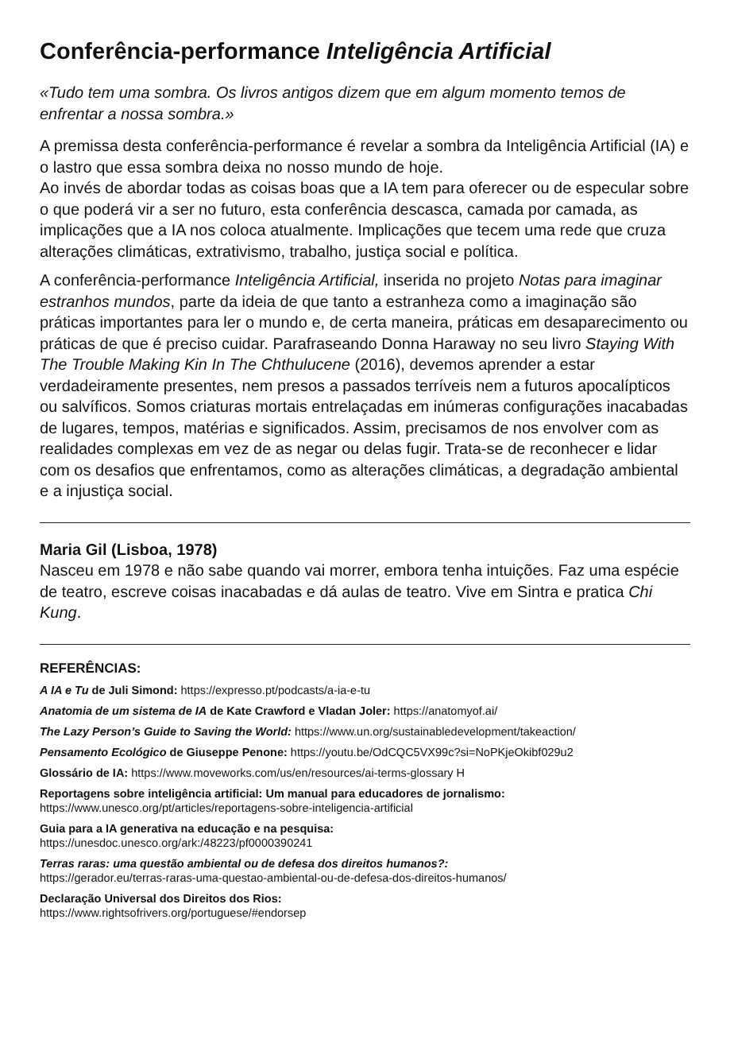Conferência-performance Inteligência Artificial
«Tudo tem uma sombra. Os livros antigos dizem que em algum momento temos de enfrentar a nossa sombra.»
A premissa desta conferência-performance é revelar a sombra da Inteligência Artificial (IA) e o lastro que essa sombra deixa no nosso mundo de hoje.
Ao invés de abordar todas as coisas boas que a IA tem para oferecer ou de especular sobre o que poderá vir a ser no futuro, esta conferência descasca, camada por camada, as implicações que a IA nos coloca atualmente. Implicações que tecem uma rede que cruza alterações climáticas, extrativismo, trabalho, justiça social e política.
A conferência-performance Inteligência Artificial, inserida no projeto Notas para imaginar estranhos mundos, parte da ideia de que tanto a estranheza como a imaginação são práticas importantes para ler o mundo e, de certa maneira, práticas em desaparecimento ou práticas de que é preciso cuidar. Parafraseando Donna Haraway no seu livro Staying With The Trouble Making Kin In The Chthulucene (2016), devemos aprender a estar verdadeiramente presentes, nem presos a passados terríveis nem a futuros apocalípticos ou salvíficos. Somos criaturas mortais entrelaçadas em inúmeras configurações inacabadas de lugares, tempos, matérias e significados. Assim, precisamos de nos envolver com as realidades complexas em vez de as negar ou delas fugir. Trata-se de reconhecer e lidar com os desafios que enfrentamos, como as alterações climáticas, a degradação ambiental e a injustiça social.
Maria Gil (Lisboa, 1978)
Nasceu em 1978 e não sabe quando vai morrer, embora tenha intuições. Faz uma espécie de teatro, escreve coisas inacabadas e dá aulas de teatro. Vive em Sintra e pratica Chi Kung.
REFERÊNCIAS:
A IA e Tu de Juli Simond: https://expresso.pt/podcasts/a-ia-e-tu
Anatomia de um sistema de IA de Kate Crawford e Vladan Joler: https://anatomyof.ai/
The Lazy Person’s Guide to Saving the World: https://www.un.org/sustainabledevelopment/takeaction/
Pensamento Ecológico de Giuseppe Penone: https://youtu.be/OdCQC5VX99c?si=NoPKjeOkibf029u2
Glossário de IA: https://www.moveworks.com/us/en/resources/ai-terms-glossary H
Reportagens sobre inteligência artificial: Um manual para educadores de jornalismo:
https://www.unesco.org/pt/articles/reportagens-sobre-inteligencia-artificial
Guia para a IA generativa na educação e na pesquisa:
https://unesdoc.unesco.org/ark:/48223/pf0000390241
Terras raras: uma questão ambiental ou de defesa dos direitos humanos?:
https://gerador.eu/terras-raras-uma-questao-ambiental-ou-de-defesa-dos-direitos-humanos/
Declaração Universal dos Direitos dos Rios:
https://www.rightsofrivers.org/portuguese/#endorsep